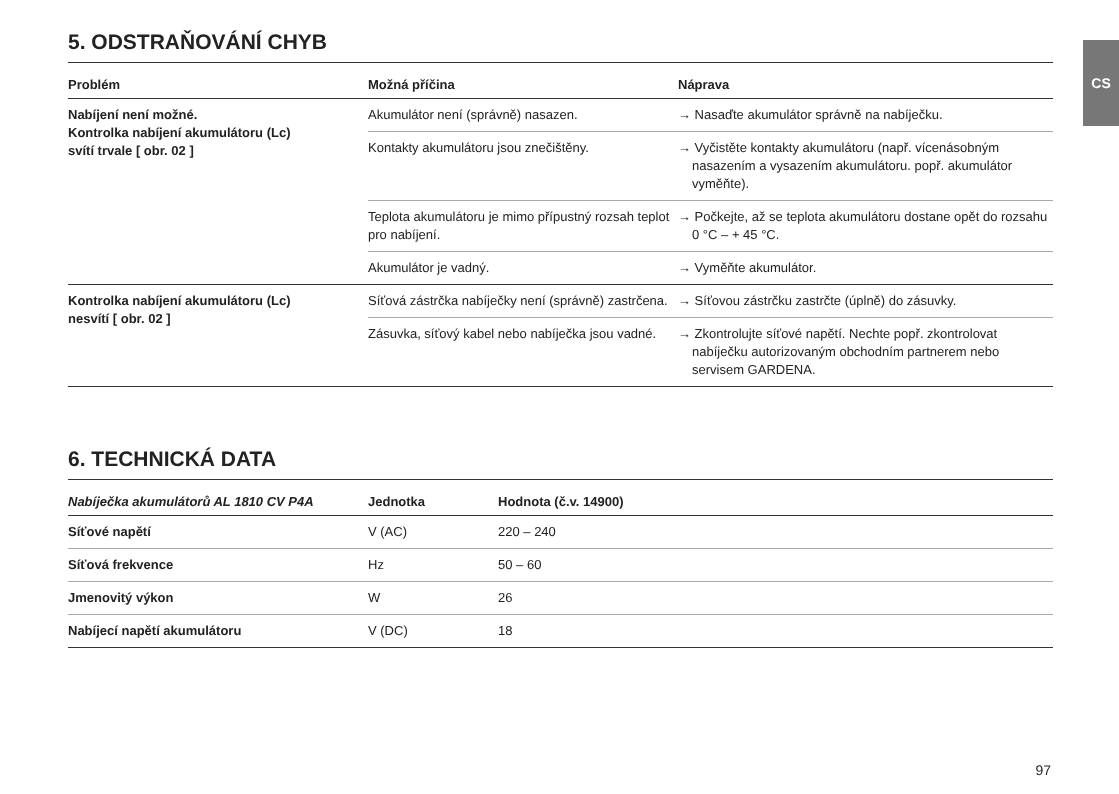CS
5. ODSTRAŇOVÁNÍ CHYB
| Problém | Možná příčina | Náprava |
| --- | --- | --- |
| Nabíjení není možné. Kontrolka nabíjení akumulátoru (Lc) svítí trvale [ obr. 02 ] | Akumulátor není (správně) nasazen. | → Nasaďte akumulátor správně na nabíječku. |
| | Kontakty akumulátoru jsou znečištěny. | → Vyčistěte kontakty akumulátoru (např. více­násobným nasazením a vysazením akumu­látoru. popř. akumulátor vyměňte). |
| | Teplota akumulátoru je mimo přípustný rozsah teplot pro nabíjení. | → Počkejte, až se teplota akumulátoru dostane opět do rozsahu 0 °C – + 45 °C. |
| | Akumulátor je vadný. | → Vyměňte akumulátor. |
| Kontrolka nabíjení akumulátoru (Lc) nesvítí [ obr. 02 ] | Síťová zástrčka nabíječky není (správně) zastrčena. | → Síťovou zástrčku zastrčte (úplně) do zásuvky. |
| | Zásuvka, síťový kabel nebo nabíječka jsou vadné. | → Zkontrolujte síťové napětí. Nechte popř. zkon­trolovat nabíječku autorizovaným obchodním partnerem nebo servisem GARDENA. |
6. TECHNICKÁ DATA
| Nabíječka akumulátorů AL 1810 CV P4A | Jednotka | Hodnota (č.v. 14900) |
| --- | --- | --- |
| Síťové napětí | V (AC) | 220 – 240 |
| Síťová frekvence | Hz | 50 – 60 |
| Jmenovitý výkon | W | 26 |
| Nabíjecí napětí akumulátoru | V (DC) | 18 |
97